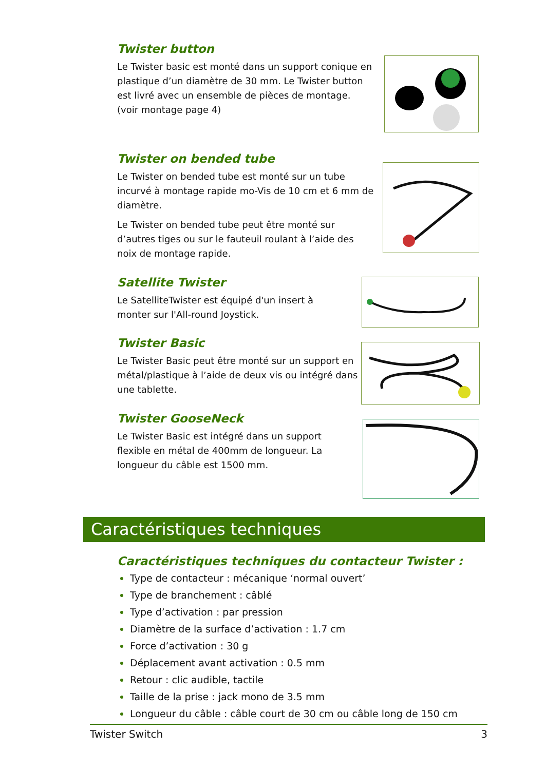Twister button
Le Twister basic est monté dans un support conique en plastique d’un diamètre de 30 mm. Le Twister button est livré avec un ensemble de pièces de montage. (voir montage page 4)
Twister on bended tube
Le Twister on bended tube est monté sur un tube incurvé à montage rapide mo-Vis de 10 cm et 6 mm de diamètre.
Le Twister on bended tube peut être monté sur d’autres tiges ou sur le fauteuil roulant à l’aide des noix de montage rapide.
Satellite Twister
Le SatelliteTwister est équipé d'un insert à monter sur l'All-round Joystick.
Twister Basic
Le Twister Basic peut être monté sur un support en métal/plastique à l’aide de deux vis ou intégré dans une tablette.
Twister GooseNeck
Le Twister Basic est intégré dans un support flexible en métal de 400mm de longueur. La longueur du câble est 1500 mm.
Caractéristiques techniques
Caractéristiques techniques du contacteur Twister :
Type de contacteur : mécanique ‘normal ouvert’
Type de branchement : câblé
Type d’activation : par pression
Diamètre de la surface d’activation : 1.7 cm
Force d’activation : 30 g
Déplacement avant activation : 0.5 mm
Retour : clic audible, tactile
Taille de la prise : jack mono de 3.5 mm
Longueur du câble : câble court de 30 cm ou câble long de 150 cm
Twister Switch 3